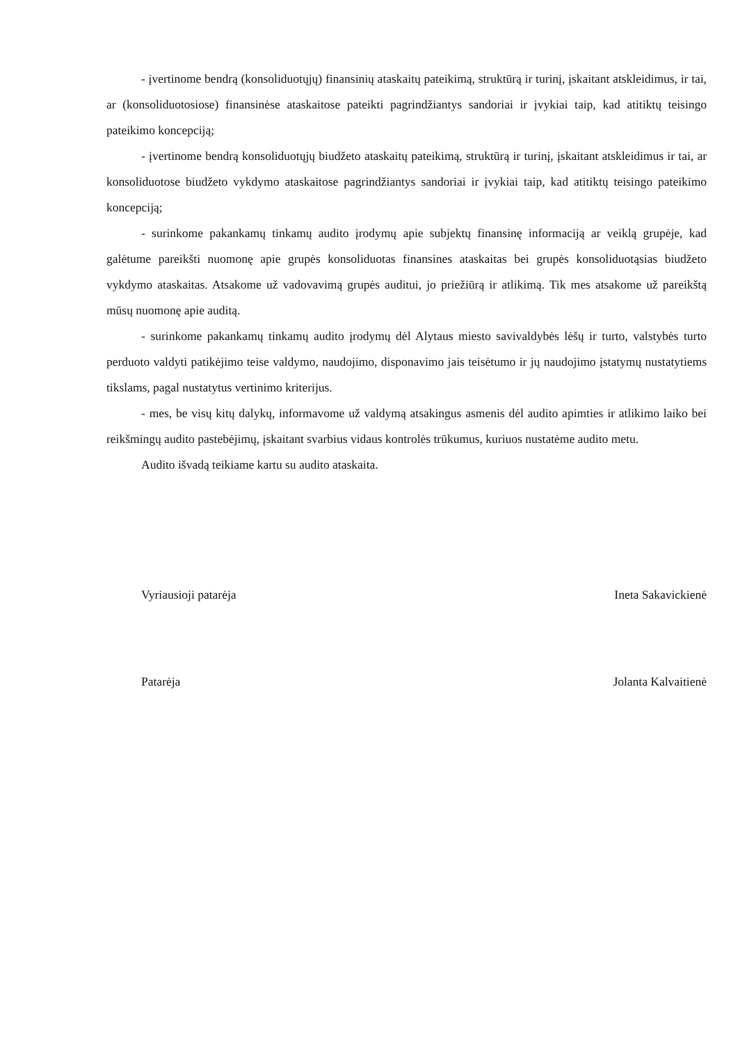- įvertinome bendrą (konsoliduotųjų) finansinių ataskaitų pateikimą, struktūrą ir turinį, įskaitant atskleidimus, ir tai, ar (konsoliduotosiose) finansinėse ataskaitose pateikti pagrindžiantys sandoriai ir įvykiai taip, kad atitiktų teisingo pateikimo koncepciją;
- įvertinome bendrą konsoliduotųjų biudžeto ataskaitų pateikimą, struktūrą ir turinį, įskaitant atskleidimus ir tai, ar konsoliduotose biudžeto vykdymo ataskaitose pagrindžiantys sandoriai ir įvykiai taip, kad atitiktų teisingo pateikimo koncepciją;
- surinkome pakankamų tinkamų audito įrodymų apie subjektų finansinę informaciją ar veiklą grupėje, kad galėtume pareikšti nuomonę apie grupės konsoliduotas finansines ataskaitas bei grupės konsoliduotąsias biudžeto vykdymo ataskaitas. Atsakome už vadovavimą grupės auditui, jo priežiūrą ir atlikimą. Tik mes atsakome už pareikštą mūsų nuomonę apie auditą.
- surinkome pakankamų tinkamų audito įrodymų dėl Alytaus miesto savivaldybės lėšų ir turto, valstybės turto perduoto valdyti patikėjimo teise valdymo, naudojimo, disponavimo jais teisėtumo ir jų naudojimo įstatymų nustatytiems tikslams, pagal nustatytus vertinimo kriterijus.
- mes, be visų kitų dalykų, informavome už valdymą atsakingus asmenis dėl audito apimties ir atlikimo laiko bei reikšmingų audito pastebėjimų, įskaitant svarbius vidaus kontrolės trūkumus, kuriuos nustatėme audito metu.
Audito išvadą teikiame kartu su audito ataskaita.
Vyriausioji patarėja Ineta Sakavickienė
Patarėja Jolanta Kalvaitienė